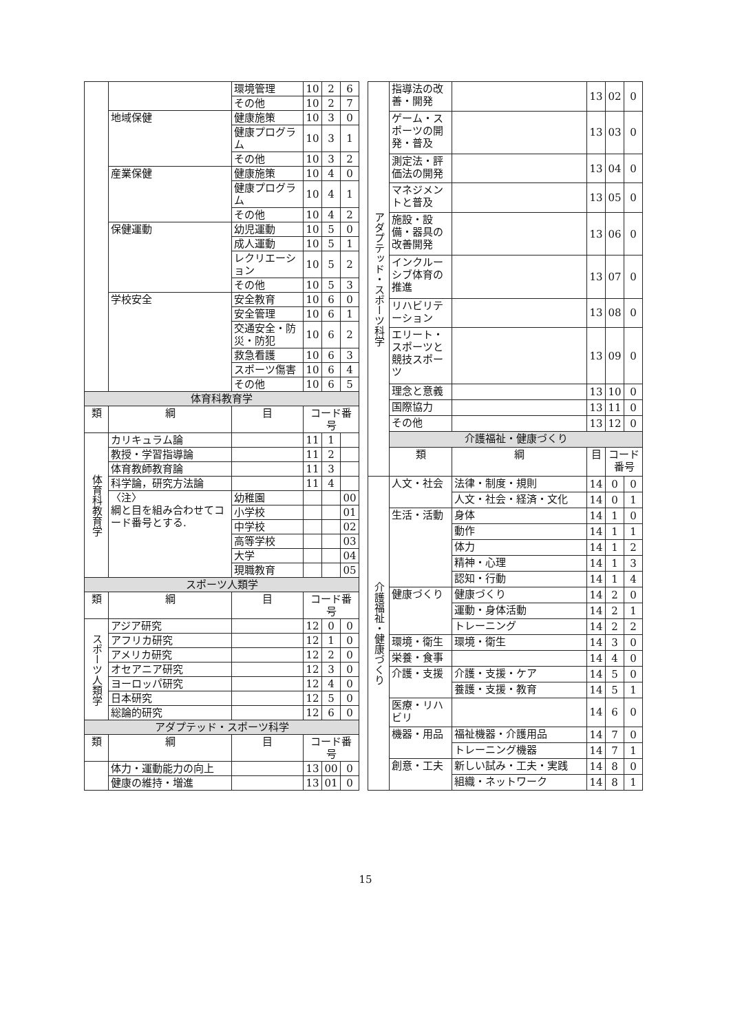| | | 環境管理 | 10 | 2 | 6 |
| | | その他 | 10 | 2 | 7 |
| | 地域保健 | 健康施策 | 10 | 3 | 0 |
| | | 健康プログラム | 10 | 3 | 1 |
| | | その他 | 10 | 3 | 2 |
| | 産業保健 | 健康施策 | 10 | 4 | 0 |
| | | 健康プログラム | 10 | 4 | 1 |
| | | その他 | 10 | 4 | 2 |
| | 保健運動 | 幼児運動 | 10 | 5 | 0 |
| | | 成人運動 | 10 | 5 | 1 |
| | | レクリエーション | 10 | 5 | 2 |
| | | その他 | 10 | 5 | 3 |
| | 学校安全 | 安全教育 | 10 | 6 | 0 |
| | | 安全管理 | 10 | 6 | 1 |
| | | 交通安全・防災・防犯 | 10 | 6 | 2 |
| | | 救急看護 | 10 | 6 | 3 |
| | | スポーツ傷害 | 10 | 6 | 4 |
| | | その他 | 10 | 6 | 5 |
| 体育科教育学 | | | | | |
| 類 | 綱 | 目 | コード番号 | | |
| 体育科教育学 | カリキュラム論 | | 11 | 1 | |
| | 教授・学習指導論 | | 11 | 2 | |
| | 体育教師教育論 | | 11 | 3 | |
| | 科学論，研究方法論 | | 11 | 4 | |
| | 〈注〉 綱と目を組み合わせてコード番号とする. | 幼稚園 | | | 00 |
| | | 小学校 | | | 01 |
| | | 中学校 | | | 02 |
| | | 高等学校 | | | 03 |
| | | 大学 | | | 04 |
| | | 現職教育 | | | 05 |
| スポーツ人類学 | | | | | |
| 類 | 綱 | 目 | コード番号 | | |
| スポーツ人類学 | アジア研究 | | 12 | 0 | 0 |
| | アフリカ研究 | | 12 | 1 | 0 |
| | アメリカ研究 | | 12 | 2 | 0 |
| | オセアニア研究 | | 12 | 3 | 0 |
| | ヨーロッパ研究 | | 12 | 4 | 0 |
| | 日本研究 | | 12 | 5 | 0 |
| | 総論的研究 | | 12 | 6 | 0 |
| アダプテッド・スポーツ科学 | | | | | |
| 類 | 綱 | 目 | コード番号 | | |
| | 体力・運動能力の向上 | | 13 | 00 | 0 |
| | 健康の維持・増進 | | 13 | 01 | 0 |
| アダプテッド・スポーツ科学 | 指導法の改善・開発 | | 13 | 02 | 0 |
| | ゲーム・スポーツの開発・普及 | | 13 | 03 | 0 |
| | 測定法・評価法の開発 | | 13 | 04 | 0 |
| | マネジメントと普及 | | 13 | 05 | 0 |
| | 施設・設備・器具の改善開発 | | 13 | 06 | 0 |
| | インクルーシブ体育の推進 | | 13 | 07 | 0 |
| | リハビリテーション | | 13 | 08 | 0 |
| | エリート・スポーツと競技スポーツ | | 13 | 09 | 0 |
| | 理念と意義 | | 13 | 10 | 0 |
| | 国際協力 | | 13 | 11 | 0 |
| | その他 | | 13 | 12 | 0 |
| | 介護福祉・健康づくり | | | | |
| | 類 | 綱 | 目 | コード番号 | |
| 介護福祉・健康づくり | 人文・社会 | 法律・制度・規則 | 14 | 0 | 0 |
| | | 人文・社会・経済・文化 | 14 | 0 | 1 |
| | 生活・活動 | 身体 | 14 | 1 | 0 |
| | | 動作 | 14 | 1 | 1 |
| | | 体力 | 14 | 1 | 2 |
| | | 精神・心理 | 14 | 1 | 3 |
| | | 認知・行動 | 14 | 1 | 4 |
| | 健康づくり | 健康づくり | 14 | 2 | 0 |
| | | 運動・身体活動 | 14 | 2 | 1 |
| | | トレーニング | 14 | 2 | 2 |
| | 環境・衛生 | 環境・衛生 | 14 | 3 | 0 |
| | 栄養・食事 | | 14 | 4 | 0 |
| | 介護・支援 | 介護・支援・ケア | 14 | 5 | 0 |
| | | 養護・支援・教育 | 14 | 5 | 1 |
| | 医療・リハビリ | | 14 | 6 | 0 |
| | 機器・用品 | 福祉機器・介護用品 | 14 | 7 | 0 |
| | | トレーニング機器 | 14 | 7 | 1 |
| | 創意・工夫 | 新しい試み・工夫・実践 | 14 | 8 | 0 |
| | | 組織・ネットワーク | 14 | 8 | 1 |
15